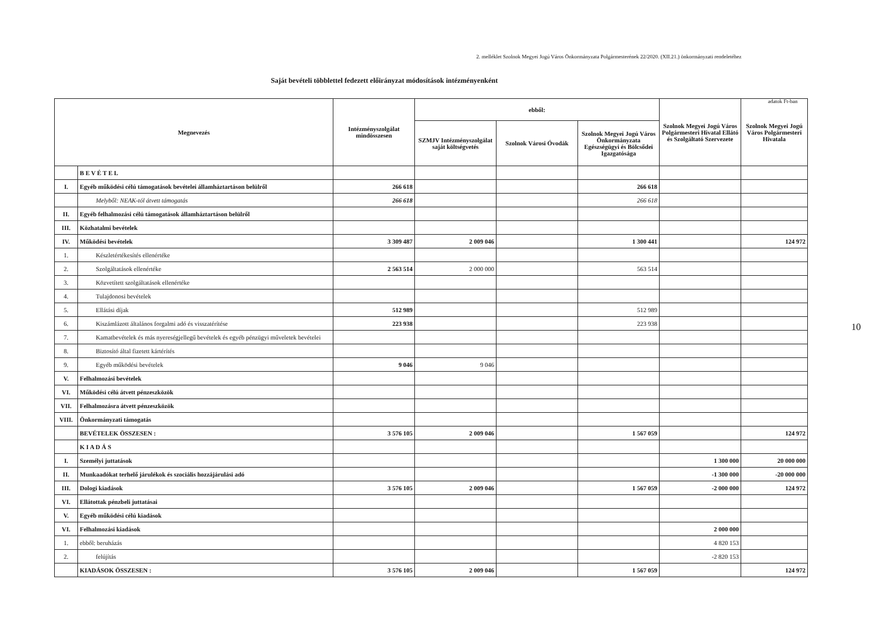2. melléklet Szolnok Megyei Jogú Város Önkormányzata Polgármesterének 22/2020. (XII.21.) önkormányzati rendeletéhez
Saját bevételi többlettel fedezett előirányzat módosítások intézményenként
adatok Ft-ban
| Megnevezés | | Intézményszolgálat mindösszesen | ebből: | | | Szolnok Megyei Jogú Város Polgármesteri Hivatal Ellátó és Szolgáltató Szervezete | Szolnok Megyei Jogú Város Polgármesteri Hivatala |
| --- | --- | --- | --- | --- | --- | --- | --- |
| | | | SZMJV Intézményszolgálat saját költségvetés | Szolnok Városi Óvodák | Szolnok Megyei Jogú Város Önkormányzata Egészségügyi és Bölcsődei Igazgatósága | | |
| | B E V É T E L | | | | | | |
| I. | Egyéb működési célú támogatások bevételei államháztartáson belülről | 266 618 | | | 266 618 | | |
| | Melyből: NEAK-tól átvett támogatás | 266 618 | | | 266 618 | | |
| II. | Egyéb felhalmozási célú támogatások államháztartáson belülről | | | | | | |
| III. | Közhatalmi bevételek | | | | | | |
| IV. | Működési bevételek | 3 309 487 | 2 009 046 | | 1 300 441 | | 124 972 |
| 1. | Készletértékesítés ellenértéke | | | | | | |
| 2. | Szolgáltatások ellenértéke | 2 563 514 | 2 000 000 | | 563 514 | | |
| 3. | Közvetített szolgáltatások ellenértéke | | | | | | |
| 4. | Tulajdonosi bevételek | | | | | | |
| 5. | Ellátási díjak | 512 989 | | | 512 989 | | |
| 6. | Kiszámlázott általános forgalmi adó és visszatérítése | 223 938 | | | 223 938 | | |
| 7. | Kamatbevételek és más nyereségjellegű bevételek és egyéb pénzügyi műveletek bevételei | | | | | | |
| 8. | Biztosító által fizetett kártérítés | | | | | | |
| 9. | Egyéb működési bevételek | 9 046 | 9 046 | | | | |
| V. | Felhalmozási bevételek | | | | | | |
| VI. | Működési célú átvett pénzeszközök | | | | | | |
| VII. | Felhalmozásra átvett pénzeszközök | | | | | | |
| VIII. | Önkormányzati támogatás | | | | | | |
| | BEVÉTELEK ÖSSZESEN : | 3 576 105 | 2 009 046 | | 1 567 059 | | 124 972 |
| | K I A D Á S | | | | | | |
| I. | Személyi juttatások | | | | | 1 300 000 | 20 000 000 |
| II. | Munkaadókat terhelő járulékok és szociális hozzájárulási adó | | | | | -1 300 000 | -20 000 000 |
| III. | Dologi kiadások | 3 576 105 | 2 009 046 | | 1 567 059 | -2 000 000 | 124 972 |
| VI. | Ellátottak pénzbeli juttatásai | | | | | | |
| V. | Egyéb működési célú kiadások | | | | | | |
| VI. | Felhalmozási kiadások | | | | | 2 000 000 | |
| 1. | ebből: beruházás | | | | | 4 820 153 | |
| 2. | felújítás | | | | | -2 820 153 | |
| | KIADÁSOK ÖSSZESEN : | 3 576 105 | 2 009 046 | | 1 567 059 | | 124 972 |
10